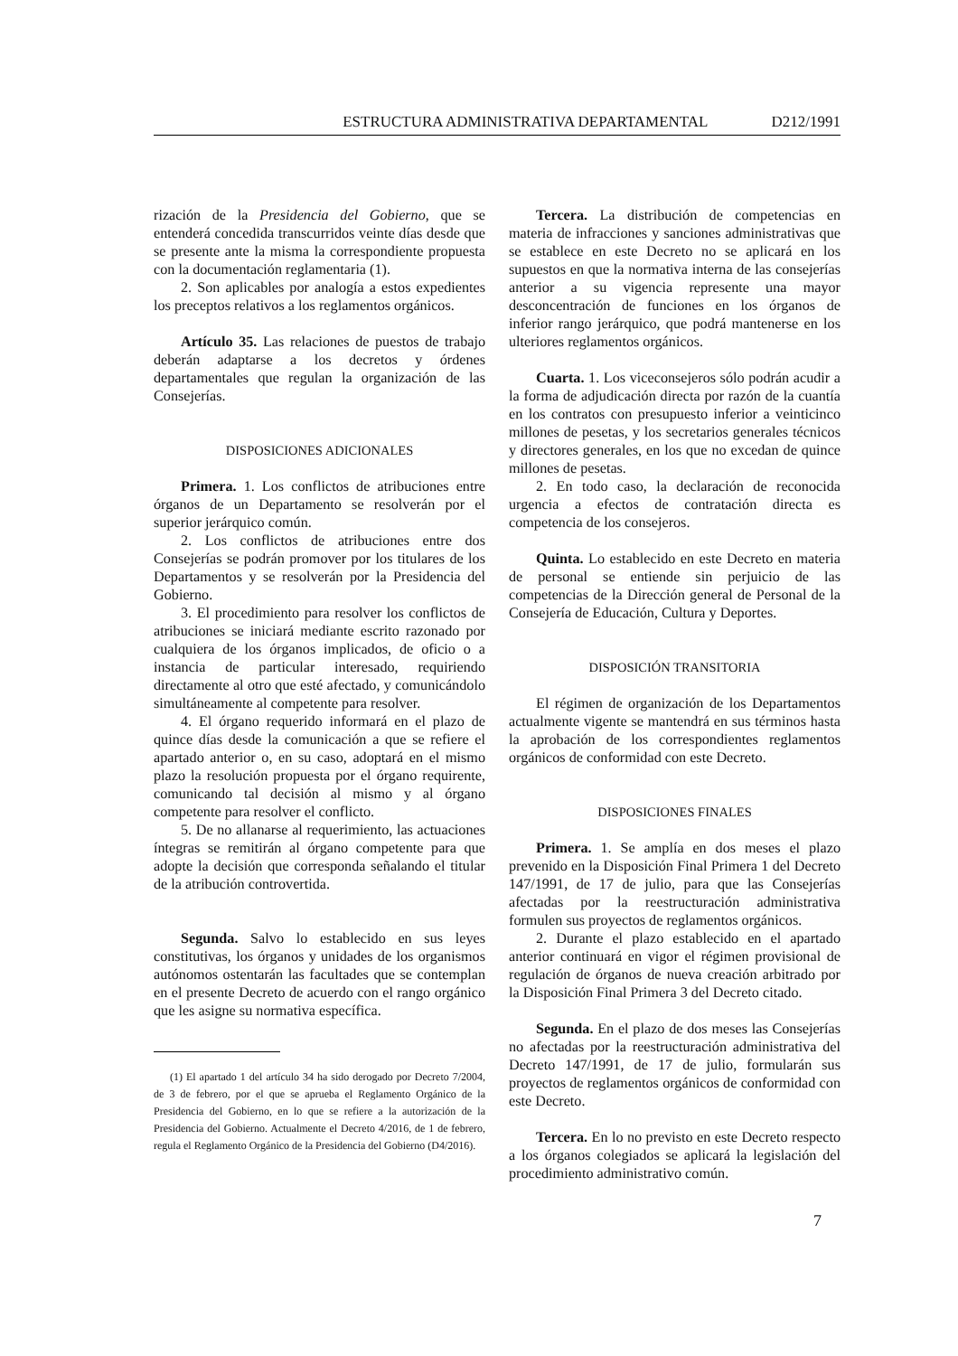ESTRUCTURA ADMINISTRATIVA DEPARTAMENTAL D212/1991
rización de la Presidencia del Gobierno, que se entenderá concedida transcurridos veinte días desde que se presente ante la misma la correspondiente propuesta con la documentación reglamentaria (1).
2. Son aplicables por analogía a estos expedientes los preceptos relativos a los reglamentos orgánicos.
Artículo 35. Las relaciones de puestos de trabajo deberán adaptarse a los decretos y órdenes departamentales que regulan la organización de las Consejerías.
DISPOSICIONES ADICIONALES
Primera. 1. Los conflictos de atribuciones entre órganos de un Departamento se resolverán por el superior jerárquico común.
2. Los conflictos de atribuciones entre dos Consejerías se podrán promover por los titulares de los Departamentos y se resolverán por la Presidencia del Gobierno.
3. El procedimiento para resolver los conflictos de atribuciones se iniciará mediante escrito razonado por cualquiera de los órganos implicados, de oficio o a instancia de particular interesado, requiriendo directamente al otro que esté afectado, y comunicándolo simultáneamente al competente para resolver.
4. El órgano requerido informará en el plazo de quince días desde la comunicación a que se refiere el apartado anterior o, en su caso, adoptará en el mismo plazo la resolución propuesta por el órgano requirente, comunicando tal decisión al mismo y al órgano competente para resolver el conflicto.
5. De no allanarse al requerimiento, las actuaciones íntegras se remitirán al órgano competente para que adopte la decisión que corresponda señalando el titular de la atribución controvertida.
Segunda. Salvo lo establecido en sus leyes constitutivas, los órganos y unidades de los organismos autónomos ostentarán las facultades que se contemplan en el presente Decreto de acuerdo con el rango orgánico que les asigne su normativa específica.
(1) El apartado 1 del artículo 34 ha sido derogado por Decreto 7/2004, de 3 de febrero, por el que se aprueba el Reglamento Orgánico de la Presidencia del Gobierno, en lo que se refiere a la autorización de la Presidencia del Gobierno. Actualmente el Decreto 4/2016, de 1 de febrero, regula el Reglamento Orgánico de la Presidencia del Gobierno (D4/2016).
Tercera. La distribución de competencias en materia de infracciones y sanciones administrativas que se establece en este Decreto no se aplicará en los supuestos en que la normativa interna de las consejerías anterior a su vigencia represente una mayor desconcentración de funciones en los órganos de inferior rango jerárquico, que podrá mantenerse en los ulteriores reglamentos orgánicos.
Cuarta. 1. Los viceconsejeros sólo podrán acudir a la forma de adjudicación directa por razón de la cuantía en los contratos con presupuesto inferior a veinticinco millones de pesetas, y los secretarios generales técnicos y directores generales, en los que no excedan de quince millones de pesetas.
2. En todo caso, la declaración de reconocida urgencia a efectos de contratación directa es competencia de los consejeros.
Quinta. Lo establecido en este Decreto en materia de personal se entiende sin perjuicio de las competencias de la Dirección general de Personal de la Consejería de Educación, Cultura y Deportes.
DISPOSICIÓN TRANSITORIA
El régimen de organización de los Departamentos actualmente vigente se mantendrá en sus términos hasta la aprobación de los correspondientes reglamentos orgánicos de conformidad con este Decreto.
DISPOSICIONES FINALES
Primera. 1. Se amplía en dos meses el plazo prevenido en la Disposición Final Primera 1 del Decreto 147/1991, de 17 de julio, para que las Consejerías afectadas por la reestructuración administrativa formulen sus proyectos de reglamentos orgánicos.
2. Durante el plazo establecido en el apartado anterior continuará en vigor el régimen provisional de regulación de órganos de nueva creación arbitrado por la Disposición Final Primera 3 del Decreto citado.
Segunda. En el plazo de dos meses las Consejerías no afectadas por la reestructuración administrativa del Decreto 147/1991, de 17 de julio, formularán sus proyectos de reglamentos orgánicos de conformidad con este Decreto.
Tercera. En lo no previsto en este Decreto respecto a los órganos colegiados se aplicará la legislación del procedimiento administrativo común.
7